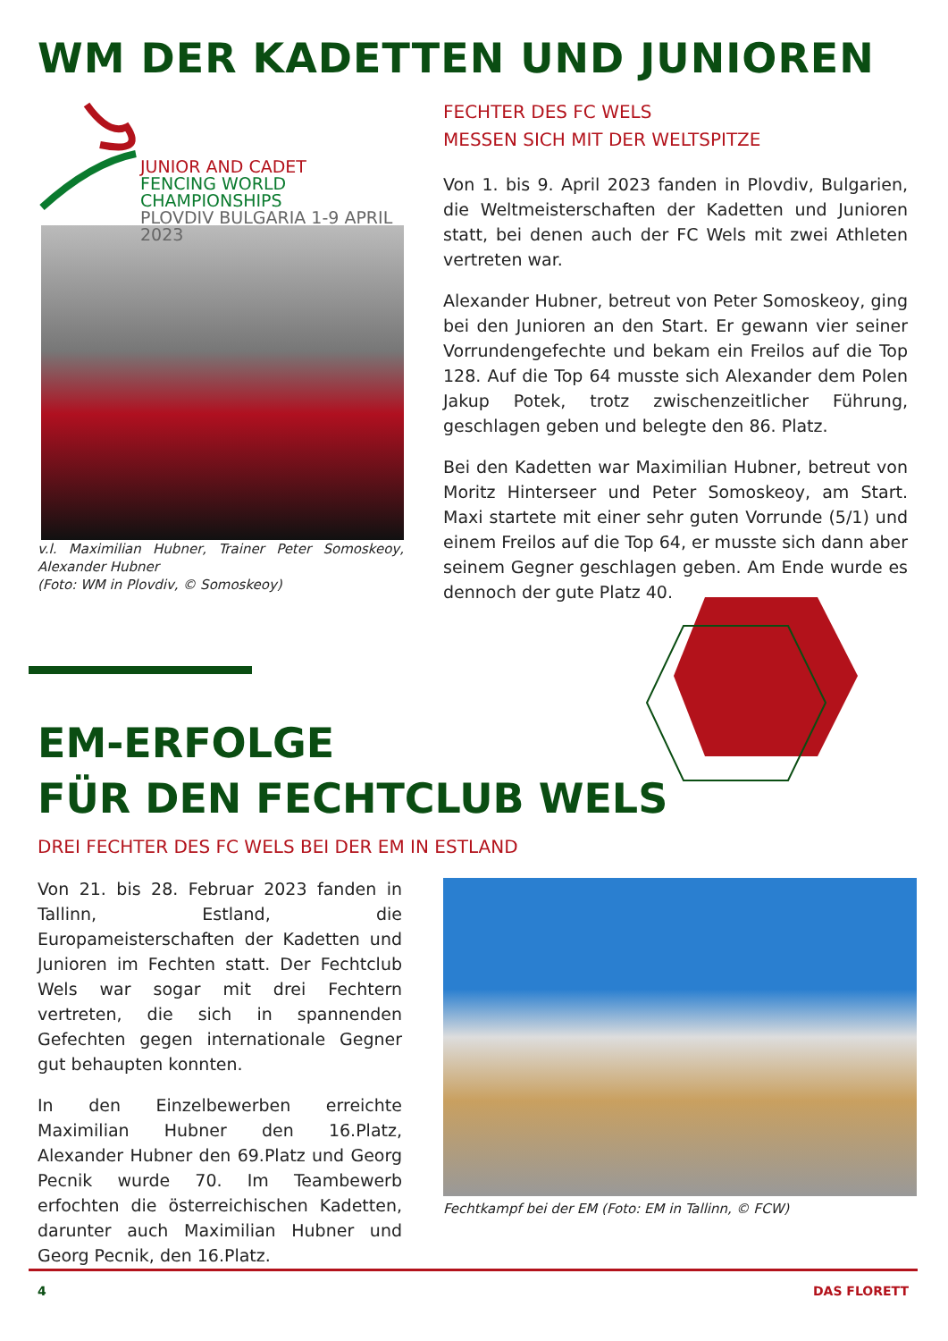WM DER KADETTEN UND JUNIOREN
JUNIOR AND CADET
FENCING WORLD CHAMPIONSHIPS
PLOVDIV BULGARIA 1-9 APRIL 2023
v.l. Maximilian Hubner, Trainer Peter Somoskeoy, Alexander Hubner
(Foto: WM in Plovdiv, © Somoskeoy)
FECHTER DES FC WELS
MESSEN SICH MIT DER WELTSPITZE
Von 1. bis 9. April 2023 fanden in Plovdiv, Bulgarien, die Weltmeisterschaften der Kadetten und Junioren statt, bei denen auch der FC Wels mit zwei Athleten vertreten war.
Alexander Hubner, betreut von Peter Somoskeoy, ging bei den Junioren an den Start. Er gewann vier seiner Vorrundengefechte und bekam ein Freilos auf die Top 128. Auf die Top 64 musste sich Alexander dem Polen Jakup Potek, trotz zwischenzeitlicher Führung, geschla­gen geben und belegte den 86. Platz.
Bei den Kadetten war Maximilian Hubner, betreut von Moritz Hinterseer und Peter Somoskeoy, am Start. Maxi startete mit einer sehr guten Vorrunde (5/1) und einem Freilos auf die Top 64, er musste sich dann aber seinem Gegner geschlagen geben. Am Ende wurde es den­noch der gute Platz 40.
EM-ERFOLGE
FÜR DEN FECHTCLUB WELS
DREI FECHTER DES FC WELS BEI DER EM IN ESTLAND
Von 21. bis 28. Februar 2023 fanden in Tallinn, Estland, die Europameisterschaften der Kadetten und Junioren im Fechten statt. Der Fechtclub Wels war sogar mit drei Fechtern vertreten, die sich in spannenden Gefechten gegen internationale Gegner gut behaupten konnten.
In den Einzelbewerben erreichte Maximilian Hubner den 16.Platz, Alexander Hubner den 69.Platz und Georg Pecnik wurde 70. Im Teambewerb erfochten die österreichi­schen Kadetten, darunter auch Maximilian Hubner und Georg Pecnik, den 16.Platz.
Fechtkampf bei der EM (Foto: EM in Tallinn, © FCW)
4 DAS FLORETT